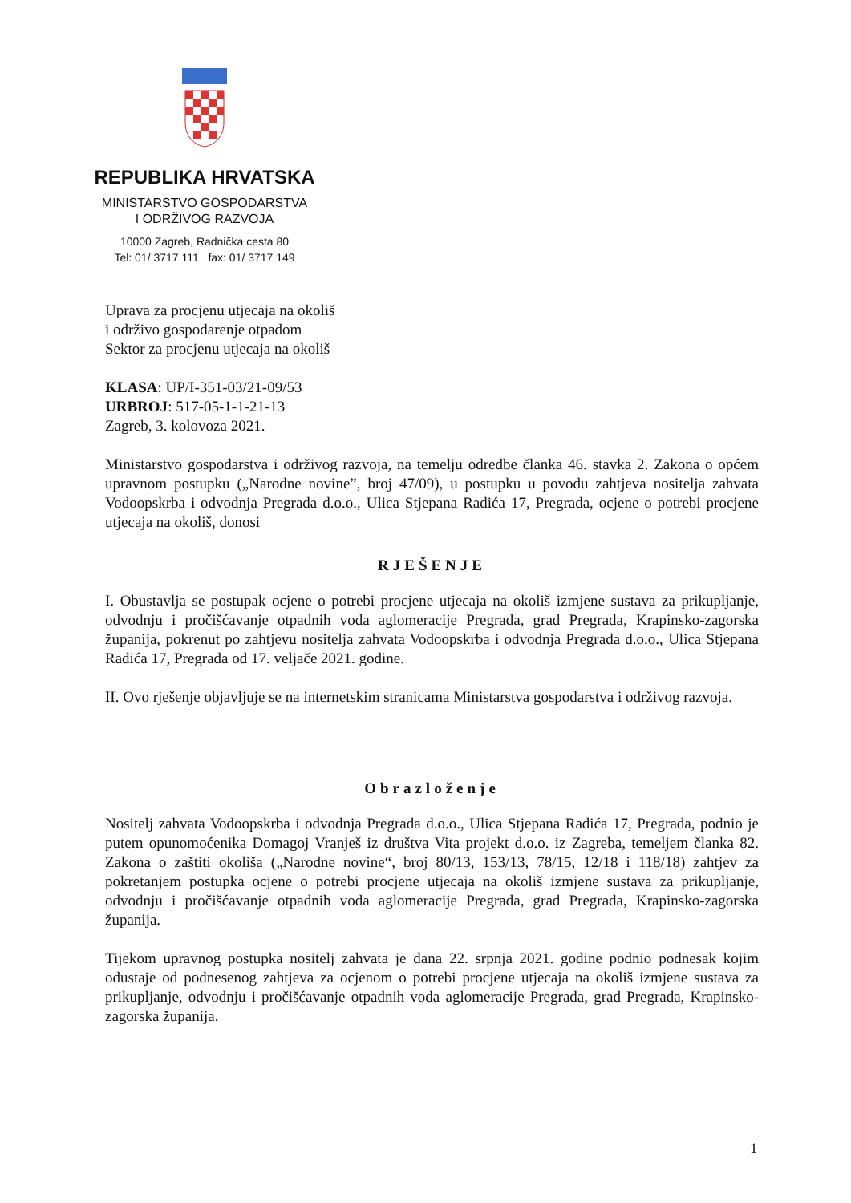REPUBLIKA HRVATSKA
MINISTARSTVO GOSPODARSTVA
I ODRŽIVOG RAZVOJA
10000 Zagreb, Radnička cesta 80
Tel: 01/ 3717 111 fax: 01/ 3717 149
Uprava za procjenu utjecaja na okoliš
i održivo gospodarenje otpadom
Sektor za procjenu utjecaja na okoliš
KLASA: UP/I-351-03/21-09/53
URBROJ: 517-05-1-1-21-13
Zagreb, 3. kolovoza 2021.
Ministarstvo gospodarstva i održivog razvoja, na temelju odredbe članka 46. stavka 2. Zakona o općem upravnom postupku („Narodne novine”, broj 47/09), u postupku u povodu zahtjeva nositelja zahvata Vodoopskrba i odvodnja Pregrada d.o.o., Ulica Stjepana Radića 17, Pregrada, ocjene o potrebi procjene utjecaja na okoliš, donosi
RJEŠENJE
I. Obustavlja se postupak ocjene o potrebi procjene utjecaja na okoliš izmjene sustava za prikupljanje, odvodnju i pročišćavanje otpadnih voda aglomeracije Pregrada, grad Pregrada, Krapinsko-zagorska županija, pokrenut po zahtjevu nositelja zahvata Vodoopskrba i odvodnja Pregrada d.o.o., Ulica Stjepana Radića 17, Pregrada od 17. veljače 2021. godine.
II. Ovo rješenje objavljuje se na internetskim stranicama Ministarstva gospodarstva i održivog razvoja.
Obrazloženje
Nositelj zahvata Vodoopskrba i odvodnja Pregrada d.o.o., Ulica Stjepana Radića 17, Pregrada, podnio je putem opunomoćenika Domagoj Vranješ iz društva Vita projekt d.o.o. iz Zagreba, temeljem članka 82. Zakona o zaštiti okoliša („Narodne novine“, broj 80/13, 153/13, 78/15, 12/18 i 118/18) zahtjev za pokretanjem postupka ocjene o potrebi procjene utjecaja na okoliš izmjene sustava za prikupljanje, odvodnju i pročišćavanje otpadnih voda aglomeracije Pregrada, grad Pregrada, Krapinsko-zagorska županija.
Tijekom upravnog postupka nositelj zahvata je dana 22. srpnja 2021. godine podnio podnesak kojim odustaje od podnesenog zahtjeva za ocjenom o potrebi procjene utjecaja na okoliš izmjene sustava za prikupljanje, odvodnju i pročišćavanje otpadnih voda aglomeracije Pregrada, grad Pregrada, Krapinsko-zagorska županija.
1